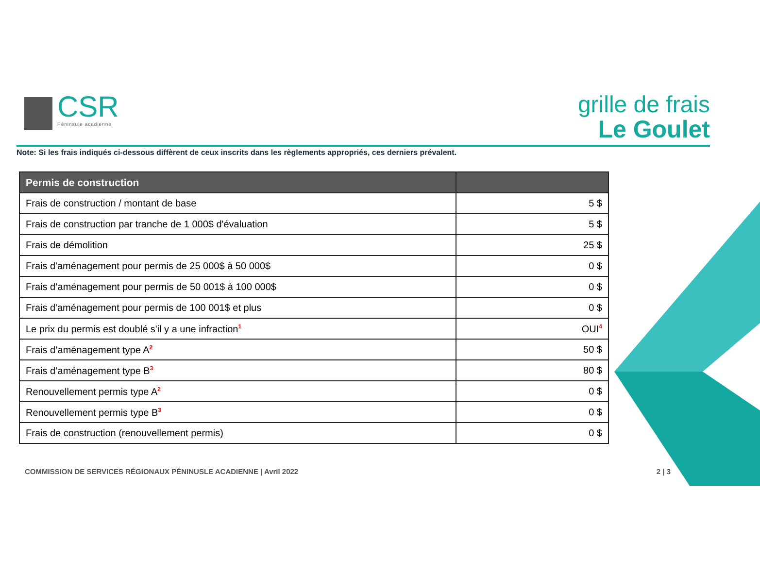CSR
Péninsule acadienne
grille de frais
Le Goulet
Note: Si les frais indiqués ci-dessous diffèrent de ceux inscrits dans les règlements appropriés, ces derniers prévalent.
| Permis de construction | |
| --- | --- |
| Frais de construction / montant de base | 5 $ |
| Frais de construction par tranche de 1 000$ d'évaluation | 5 $ |
| Frais de démolition | 25 $ |
| Frais d'aménagement pour permis de 25 000$ à 50 000$ | 0 $ |
| Frais d’aménagement pour permis de 50 001$ à 100 000$ | 0 $ |
| Frais d'aménagement pour permis de 100 001$ et plus | 0 $ |
| Le prix du permis est doublé s'il y a une infraction<sup>1</sup> | OUI<sup>4</sup> |
| Frais d’aménagement type A<sup>2</sup> | 50 $ |
| Frais d’aménagement type B<sup>3</sup> | 80 $ |
| Renouvellement permis type A<sup>2</sup> | 0 $ |
| Renouvellement permis type B<sup>3</sup> | 0 $ |
| Frais de construction (renouvellement permis) | 0 $ |
COMMISSION DE SERVICES RÉGIONAUX PÉNINUSLE ACADIENNE | Avril 2022 2 | 3